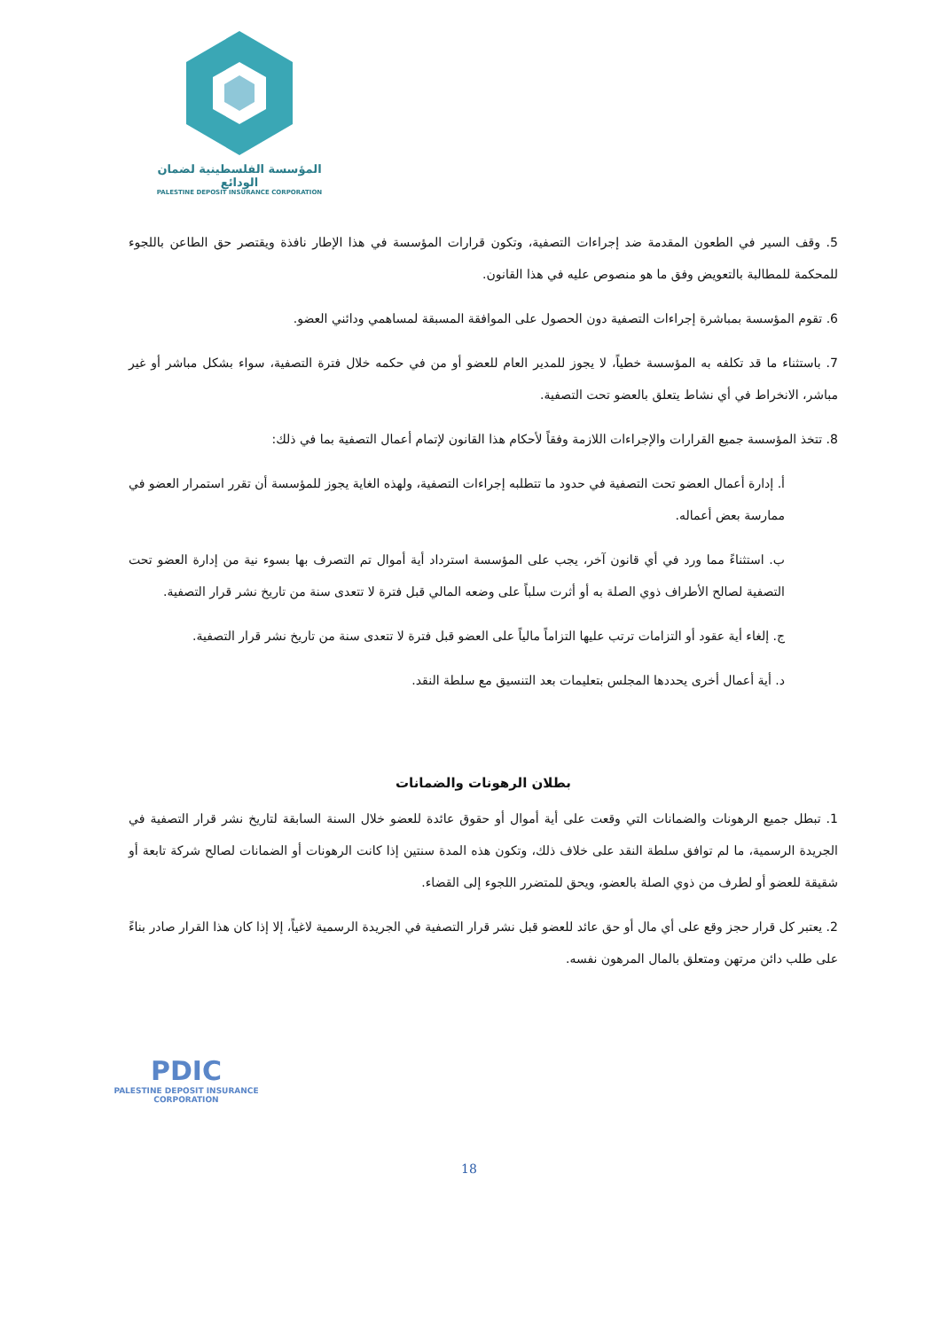المؤسسة الفلسطينية لضمان الودائع
PALESTINE DEPOSIT INSURANCE CORPORATION
5. وقف السير في الطعون المقدمة ضد إجراءات التصفية، وتكون قرارات المؤسسة في هذا الإطار نافذة ويقتصر حق الطاعن باللجوء للمحكمة للمطالبة بالتعويض وفق ما هو منصوص عليه في هذا القانون.
6. تقوم المؤسسة بمباشرة إجراءات التصفية دون الحصول على الموافقة المسبقة لمساهمي ودائني العضو.
7. باستثناء ما قد تكلفه به المؤسسة خطياً، لا يجوز للمدير العام للعضو أو من في حكمه خلال فترة التصفية، سواء بشكل مباشر أو غير مباشر، الانخراط في أي نشاط يتعلق بالعضو تحت التصفية.
8. تتخذ المؤسسة جميع القرارات والإجراءات اللازمة وفقاً لأحكام هذا القانون لإتمام أعمال التصفية بما في ذلك:
أ. إدارة أعمال العضو تحت التصفية في حدود ما تتطلبه إجراءات التصفية، ولهذه الغاية يجوز للمؤسسة أن تقرر استمرار العضو في ممارسة بعض أعماله.
ب. استثناءً مما ورد في أي قانون آخر، يجب على المؤسسة استرداد أية أموال تم التصرف بها بسوء نية من إدارة العضو تحت التصفية لصالح الأطراف ذوي الصلة به أو أثرت سلباً على وضعه المالي قبل فترة لا تتعدى سنة من تاريخ نشر قرار التصفية.
ج. إلغاء أية عقود أو التزامات ترتب عليها التزاماً مالياً على العضو قبل فترة لا تتعدى سنة من تاريخ نشر قرار التصفية.
د. أية أعمال أخرى يحددها المجلس بتعليمات بعد التنسيق مع سلطة النقد.
بطلان الرهونات والضمانات
1. تبطل جميع الرهونات والضمانات التي وقعت على أية أموال أو حقوق عائدة للعضو خلال السنة السابقة لتاريخ نشر قرار التصفية في الجريدة الرسمية، ما لم توافق سلطة النقد على خلاف ذلك، وتكون هذه المدة سنتين إذا كانت الرهونات أو الضمانات لصالح شركة تابعة أو شقيقة للعضو أو لطرف من ذوي الصلة بالعضو، ويحق للمتضرر اللجوء إلى القضاء.
2. يعتبر كل قرار حجز وقع على أي مال أو حق عائد للعضو قبل نشر قرار التصفية في الجريدة الرسمية لاغياً، إلا إذا كان هذا القرار صادر بناءً على طلب دائن مرتهن ومتعلق بالمال المرهون نفسه.
PDIC
PALESTINE DEPOSIT INSURANCE CORPORATION
18